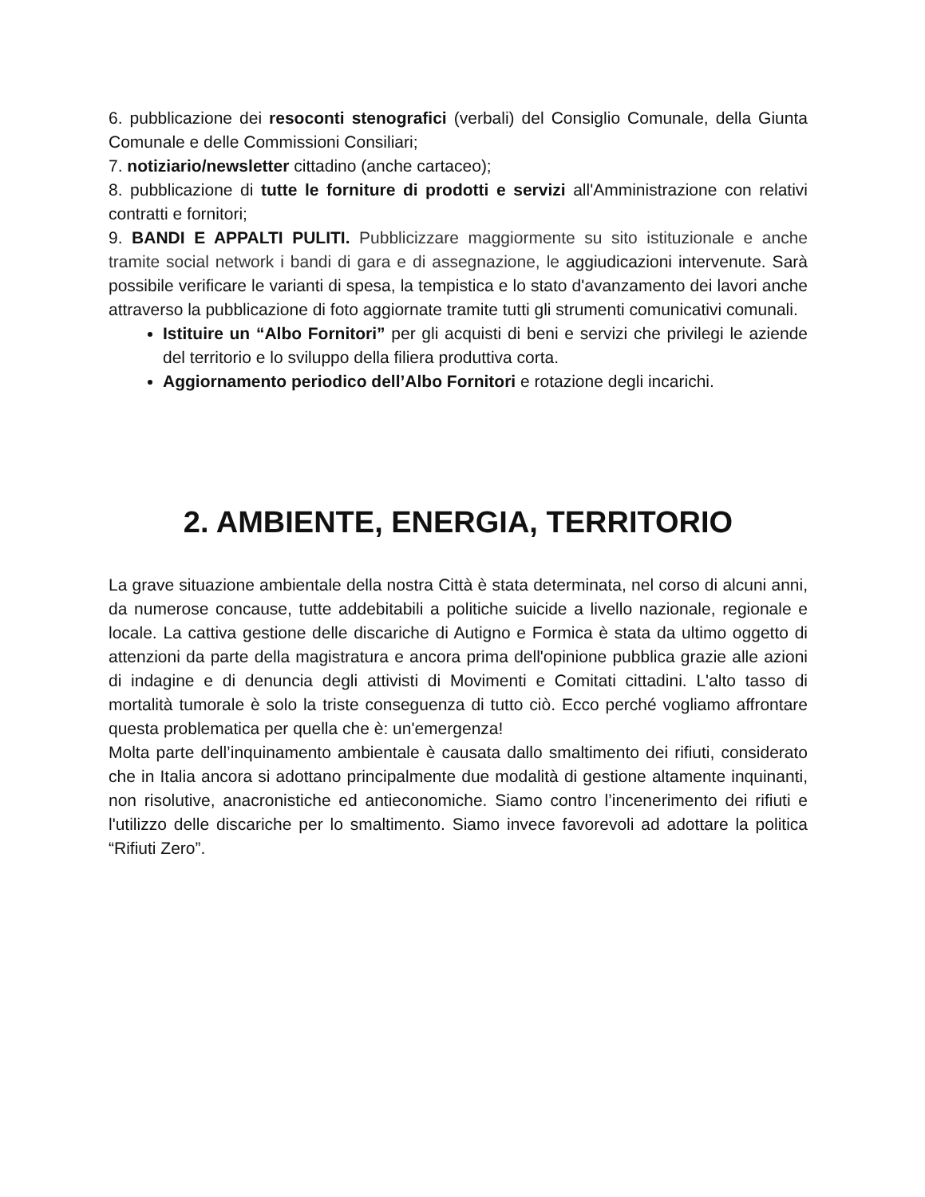6. pubblicazione dei resoconti stenografici (verbali) del Consiglio Comunale, della Giunta Comunale e delle Commissioni Consiliari;
7. notiziario/newsletter cittadino (anche cartaceo);
8. pubblicazione di tutte le forniture di prodotti e servizi all'Amministrazione con relativi contratti e fornitori;
9. BANDI E APPALTI PULITI. Pubblicizzare maggiormente su sito istituzionale e anche tramite social network i bandi di gara e di assegnazione, le aggiudicazioni intervenute. Sarà possibile verificare le varianti di spesa, la tempistica e lo stato d'avanzamento dei lavori anche attraverso la pubblicazione di foto aggiornate tramite tutti gli strumenti comunicativi comunali.
Istituire un “Albo Fornitori” per gli acquisti di beni e servizi che privilegi le aziende del territorio e lo sviluppo della filiera produttiva corta.
Aggiornamento periodico dell’Albo Fornitori e rotazione degli incarichi.
2. AMBIENTE, ENERGIA, TERRITORIO
La grave situazione ambientale della nostra Città è stata determinata, nel corso di alcuni anni, da numerose concause, tutte addebitabili a politiche suicide a livello nazionale, regionale e locale. La cattiva gestione delle discariche di Autigno e Formica è stata da ultimo oggetto di attenzioni da parte della magistratura e ancora prima dell'opinione pubblica grazie alle azioni di indagine e di denuncia degli attivisti di Movimenti e Comitati cittadini. L'alto tasso di mortalità tumorale è solo la triste conseguenza di tutto ciò. Ecco perché vogliamo affrontare questa problematica per quella che è: un'emergenza!
Molta parte dell’inquinamento ambientale è causata dallo smaltimento dei rifiuti, considerato che in Italia ancora si adottano principalmente due modalità di gestione altamente inquinanti, non risolutive, anacronistiche ed antieconomiche. Siamo contro l’incenerimento dei rifiuti e l'utilizzo delle discariche per lo smaltimento. Siamo invece favorevoli ad adottare la politica “Rifiuti Zero”.